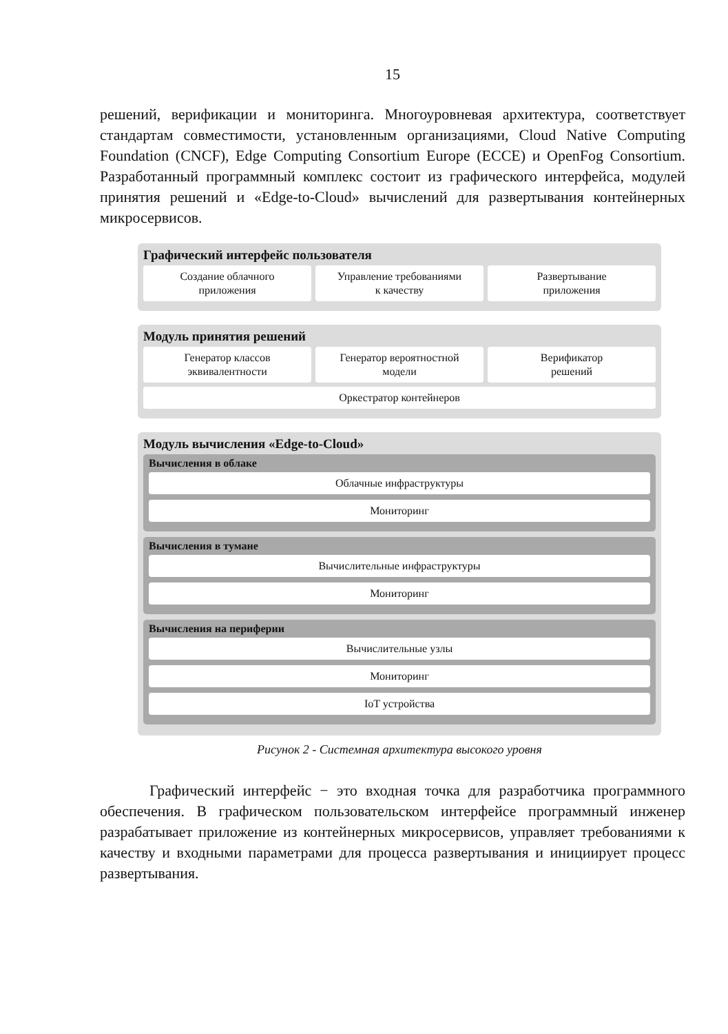15
решений, верификации и мониторинга. Многоуровневая архитектура, соответствует стандартам совместимости, установленным организациями, Cloud Native Computing Foundation (CNCF), Edge Computing Consortium Europe (ECCE) и OpenFog Consortium. Разработанный программный комплекс состоит из графического интерфейса, модулей принятия решений и «Edge-to-Cloud» вычислений для развертывания контейнерных микросервисов.
Графический интерфейс пользователя
Создание облачного
приложения
Управление требованиями
к качеству
Развертывание
приложения
Модуль принятия решений
Генератор классов
эквивалентности
Генератор вероятностной
модели
Верификатор
решений
Оркестратор контейнеров
Модуль вычисления «Edge-to-Cloud»
Вычисления в облаке
Облачные инфраструктуры
Мониторинг
Вычисления в тумане
Вычислительные инфраструктуры
Мониторинг
Вычисления на периферии
Вычислительные узлы
Мониторинг
IoT устройства
Рисунок 2 - Системная архитектура высокого уровня
Графический интерфейс − это входная точка для разработчика программного обеспечения. В графическом пользовательском интерфейсе программный инженер разрабатывает приложение из контейнерных микросервисов, управляет требованиями к качеству и входными параметрами для процесса развертывания и инициирует процесс развертывания.